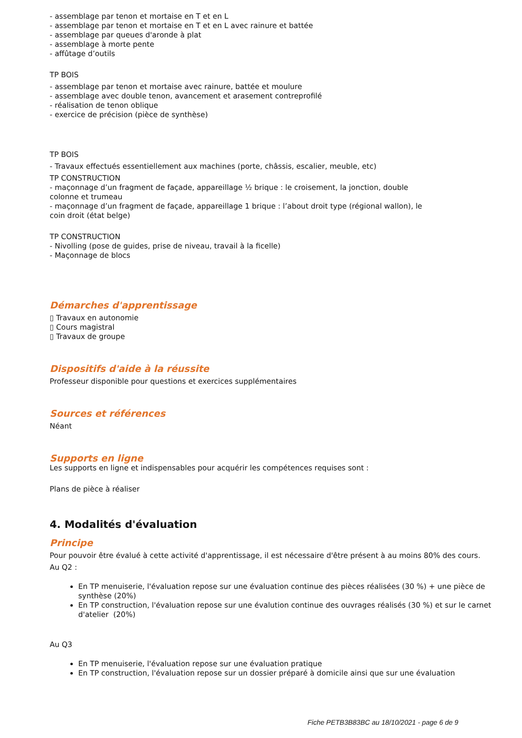- assemblage par tenon et mortaise en T et en L
- assemblage par tenon et mortaise en T et en L avec rainure et battée
- assemblage par queues d'aronde à plat
- assemblage à morte pente
- affûtage d’outils
TP BOIS
- assemblage par tenon et mortaise avec rainure, battée et moulure
- assemblage avec double tenon, avancement et arasement contreprofilé
- réalisation de tenon oblique
- exercice de précision (pièce de synthèse)
TP BOIS
- Travaux effectués essentiellement aux machines (porte, châssis, escalier, meuble, etc)
TP CONSTRUCTION
- maçonnage d’un fragment de façade, appareillage ½ brique : le croisement, la jonction, double
colonne et trumeau
- maçonnage d’un fragment de façade, appareillage 1 brique : l’about droit type (régional wallon), le
coin droit (état belge)
TP CONSTRUCTION
- Nivolling (pose de guides, prise de niveau, travail à la ficelle)
- Maçonnage de blocs
Démarches d'apprentissage
▯ Travaux en autonomie
▯ Cours magistral
▯ Travaux de groupe
Dispositifs d'aide à la réussite
Professeur disponible pour questions et exercices supplémentaires
Sources et références
Néant
Supports en ligne
Les supports en ligne et indispensables pour acquérir les compétences requises sont :
Plans de pièce à réaliser
4. Modalités d'évaluation
Principe
Pour pouvoir être évalué à cette activité d'apprentissage, il est nécessaire d'être présent à au moins 80% des cours.
Au Q2 :
En TP menuiserie, l'évaluation repose sur une évaluation continue des pièces réalisées (30 %) + une pièce de synthèse (20%)
En TP construction, l'évaluation repose sur une évalution continue des ouvrages réalisés (30 %) et sur le carnet d'atelier (20%)
Au Q3
En TP menuiserie, l'évaluation repose sur une évaluation pratique
En TP construction, l'évaluation repose sur un dossier préparé à domicile ainsi que sur une évaluation
Fiche PETB3B83BC au 18/10/2021 - page 6 de 9